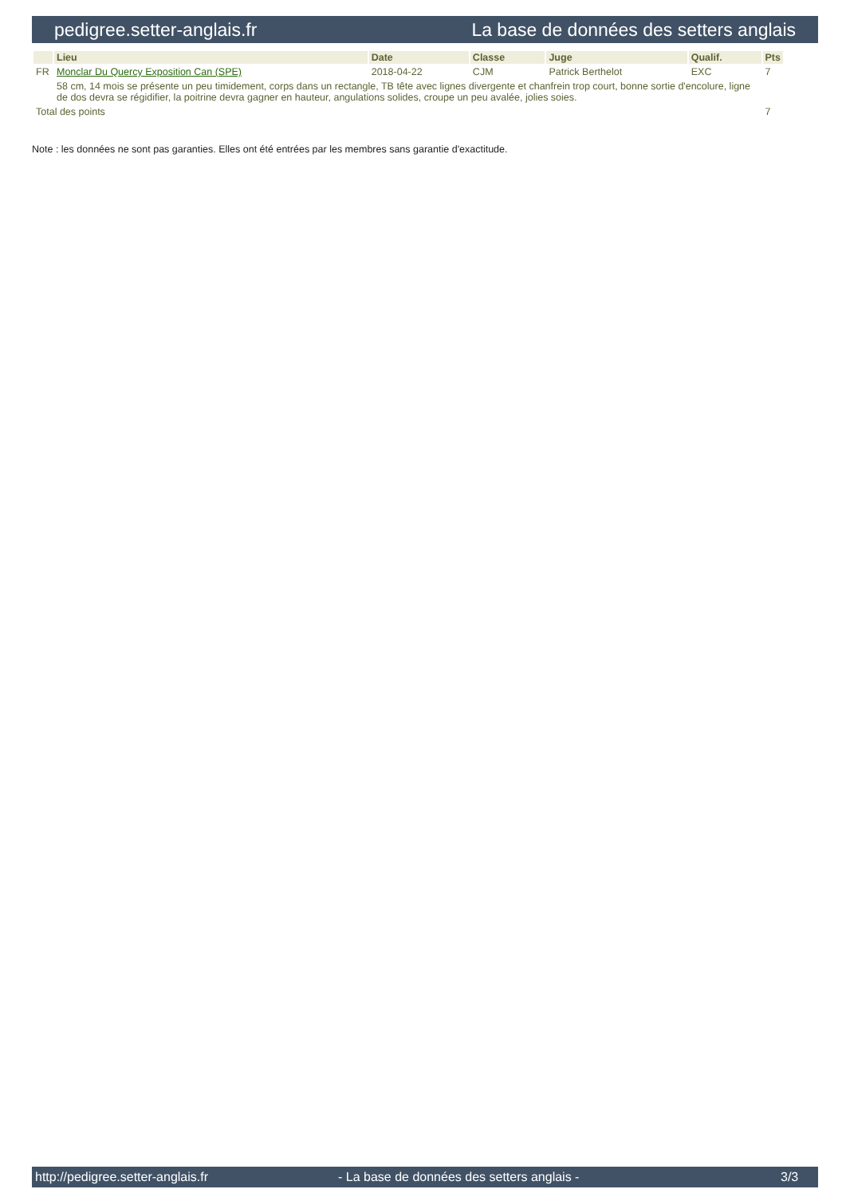pedigree.setter-anglais.fr La base de données des setters anglais
| | Lieu | Date | Classe | Juge | Qualif. | Pts |
| --- | --- | --- | --- | --- | --- | --- |
| FR | Monclar Du Quercy Exposition Can (SPE) | 2018-04-22 | CJM | Patrick Berthelot | EXC | 7 |
| | 58 cm, 14 mois se présente un peu timidement, corps dans un rectangle, TB tête avec lignes divergente et chanfrein trop court, bonne sortie d'encolure, ligne de dos devra se régidifier, la poitrine devra gagner en hauteur, angulations solides, croupe un peu avalée, jolies soies. | | | | | |
| Total des points | | | | | | 7 |
Note : les données ne sont pas garanties. Elles ont été entrées par les membres sans garantie d'exactitude.
http://pedigree.setter-anglais.fr - La base de données des setters anglais - 3/3